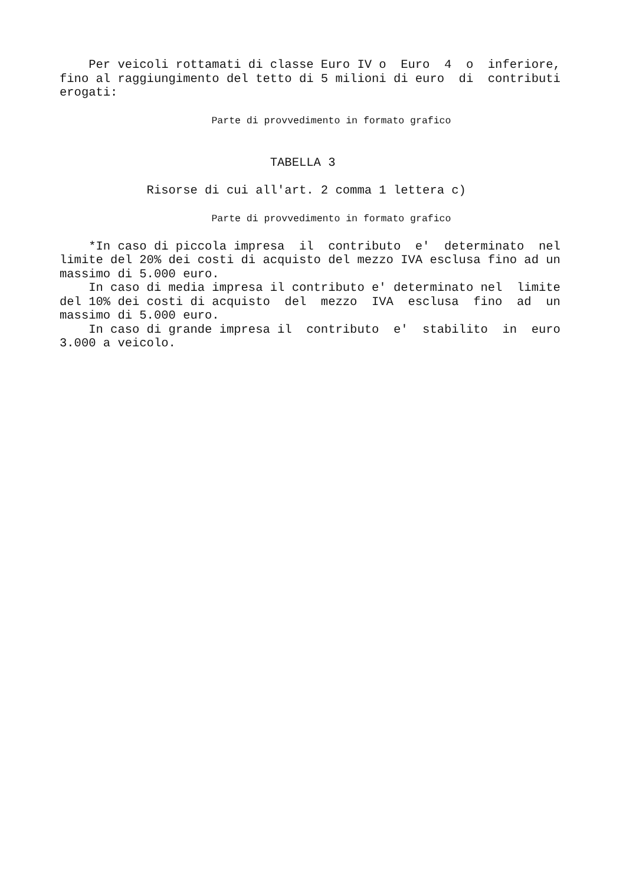Per veicoli rottamati di classe Euro IV o Euro 4 o inferiore, fino al raggiungimento del tetto di 5 milioni di euro di contributi erogati: Parte di provvedimento in formato grafico TABELLA 3 Risorse di cui all'art. 2 comma 1 lettera c) Parte di provvedimento in formato grafico *In caso di piccola impresa il contributo e' determinato nel limite del 20% dei costi di acquisto del mezzo IVA esclusa fino ad un massimo di 5.000 euro. In caso di media impresa il contributo e' determinato nel limite del 10% dei costi di acquisto del mezzo IVA esclusa fino ad un massimo di 5.000 euro. In caso di grande impresa il contributo e' stabilito in euro 3.000 a veicolo.